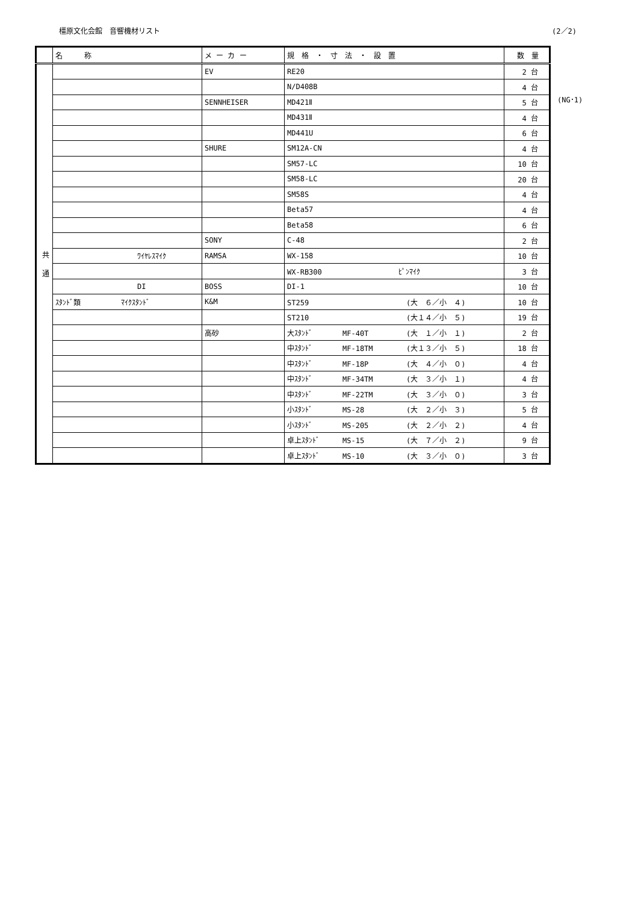橿原文化会館　音響機材リスト (2／2)
| | 名 称 | メ ー カ ー | 規 格 ・ 寸 法 ・ 設 置 | 数 量 |
| --- | --- | --- | --- | --- |
| 共 通 | | EV | RE20 | 2 台 |
| | | | N/D408B | 4 台 |
| | | SENNHEISER | MD421Ⅱ | 5 台 |
| | | | MD431Ⅱ | 4 台 |
| | | | MD441U | 6 台 |
| | | SHURE | SM12A-CN | 4 台 |
| | | | SM57-LC | 10 台 |
| | | | SM58-LC | 20 台 |
| | | | SM58S | 4 台 |
| | | | Beta57 | 4 台 |
| | | | Beta58 | 6 台 |
| | | SONY | C-48 | 2 台 |
| | ﾜｲﾔﾚｽﾏｲｸ | RAMSA | WX-158 | 10 台 |
| | | | WX-RB300 ﾋﾟﾝﾏｲｸ | 3 台 |
| | DI | BOSS | DI-1 | 10 台 |
| | ｽﾀﾝﾄﾞ類 ﾏｲｸｽﾀﾝﾄﾞ | K&M | ST259 (大 ６／小 ４) | 10 台 |
| | | | ST210 (大１４／小 ５) | 19 台 |
| | | 高砂 | 大ｽﾀﾝﾄﾞ MF-40T (大 １／小 １) | 2 台 |
| | | | 中ｽﾀﾝﾄﾞ MF-18TM (大１３／小 ５) | 18 台 |
| | | | 中ｽﾀﾝﾄﾞ MF-18P (大 ４／小 ０) | 4 台 |
| | | | 中ｽﾀﾝﾄﾞ MF-34TM (大 ３／小 １) | 4 台 |
| | | | 中ｽﾀﾝﾄﾞ MF-22TM (大 ３／小 ０) | 3 台 |
| | | | 小ｽﾀﾝﾄﾞ MS-28 (大 ２／小 ３) | 5 台 |
| | | | 小ｽﾀﾝﾄﾞ MS-205 (大 ２／小 ２) | 4 台 |
| | | | 卓上ｽﾀﾝﾄﾞ MS-15 (大 ７／小 ２) | 9 台 |
| | | | 卓上ｽﾀﾝﾄﾞ MS-10 (大 ３／小 ０) | 3 台 |
(NG･1)